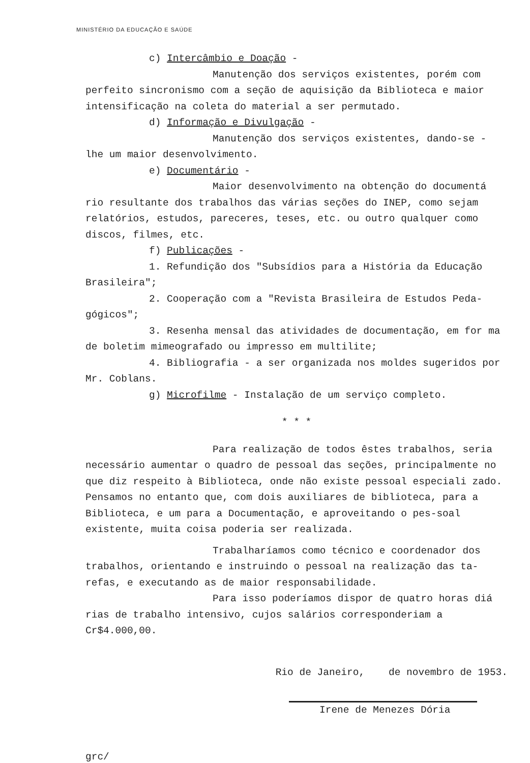MINISTÉRIO DA EDUCAÇÃO E SAÚDE
c) Intercâmbio e Doação -
Manutenção dos serviços existentes, porém com perfeito sincronismo com a seção de aquisição da Biblioteca e maior intensificação na coleta do material a ser permutado.
d) Informação e Divulgação -
Manutenção dos serviços existentes, dando-se - lhe um maior desenvolvimento.
e) Documentário -
Maior desenvolvimento na obtenção do documentá rio resultante dos trabalhos das várias seções do INEP, como sejam relatórios, estudos, pareceres, teses, etc. ou outro qualquer como discos, filmes, etc.
f) Publicações -
1. Refundição dos "Subsídios para a História da Educação Brasileira";
2. Cooperação com a "Revista Brasileira de Estudos Peda-gógicos";
3. Resenha mensal das atividades de documentação, em for ma de boletim mimeografado ou impresso em multilite;
4. Bibliografia - a ser organizada nos moldes sugeridos por Mr. Coblans.
g) Microfilme - Instalação de um serviço completo.
* * *
Para realização de todos êstes trabalhos, seria necessário aumentar o quadro de pessoal das seções, principalmente no que diz respeito à Biblioteca, onde não existe pessoal especiali zado. Pensamos no entanto que, com dois auxiliares de biblioteca, para a Biblioteca, e um para a Documentação, e aproveitando o pes-soal existente, muita coisa poderia ser realizada.
Trabalharíamos como técnico e coordenador dos trabalhos, orientando e instruindo o pessoal na realização das ta-refas, e executando as de maior responsabilidade.
Para isso poderíamos dispor de quatro horas diá rias de trabalho intensivo, cujos salários corresponderiam a Cr$4.000,00.
Rio de Janeiro, de novembro de 1953.
Irene de Menezes Dória
grc/